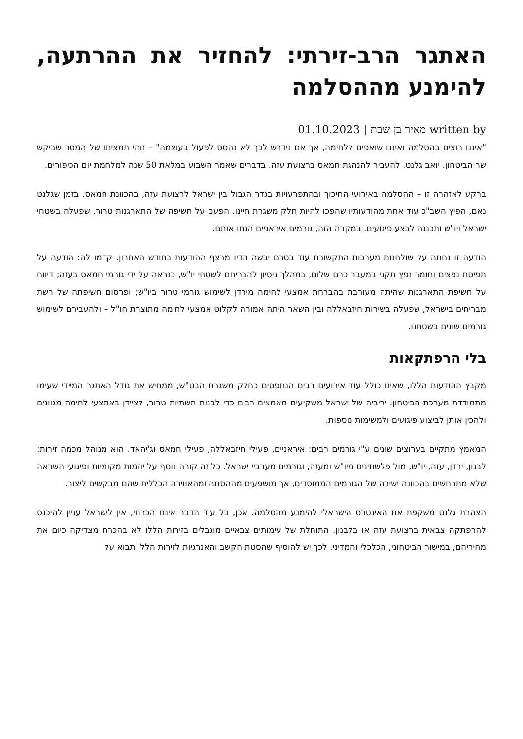האתגר הרב-זירתי: להחזיר את ההרתעה, להימנע מההסלמה
written by מאיר בן שבת | 01.10.2023
"איננו רוצים בהסלמה ואיננו שואפים ללחימה, אך אם נידרש לכך לא נהסס לפעול בעוצמה" – זוהי תמציתו של המסר שביקש שר הביטחון, יואב גלנט, להעביר להנהגת חמאס ברצועת עזה, בדברים שאמר השבוע במלאת 50 שנה למלחמת יום הכיפורים.
ברקע לאזהרה זו – ההסלמה באירועי החיכוך ובהתפרעויות בגדר הגבול בין ישראל לרצועת עזה, בהכוונת חמאס. בזמן שגלנט נאם, הפיץ השב"כ עוד אחת מהודעותיו שהפכו להיות חלק משגרת חיינו. הפעם על חשיפה של התארגנות טרור, שפעלה בשטחי ישראל ויו"ש ותכננה לבצע פיגועים. במקרה הזה, גורמים איראניים הנחו אותם.
הודעה זו נחתה על שולחנות מערכות התקשורת עוד בטרם יבשה הדיו מרצף ההודעות בחודש האחרון. קדמו לה: הודעה על תפיסת נפצים וחומר נפץ תקני במעבר כרם שלום, במהלך ניסיון להבריחם לשטחי יו"ש, כנראה על ידי גורמי חמאס בעזה; דיווח על חשיפת התארגנות שהיתה מעורבת בהברחת אמצעי לחימה מירדן לשימוש גורמי טרור ביו"ש; ופרסום חשיפתה של רשת מבריחים בישראל, שפעלה בשירות חיזבאללה ובין השאר היתה אמורה לקלוט אמצעי לחימה מתוצרת חו"ל – ולהעבירם לשימוש גורמים שונים בשטחנו.
בלי הרפתקאות
מקבץ ההודעות הללו, שאינו כולל עוד אירועים רבים הנתפסים כחלק משגרת הבט"ש, ממחיש את גודל האתגר המיידי שעימו מתמודדת מערכת הביטחון. יריביה של ישראל משקיעים מאמצים רבים כדי לבנות תשתיות טרור, לציידן באמצעי לחימה מגוונים ולהכין אותן לביצוע פיגועים ולמשימות נוספות.
המאמץ מתקיים בערוצים שונים ע"י גורמים רבים: איראניים, פעילי חיזבאללה, פעילי חמאס וג'יהאד. הוא מנוהל מכמה זירות: לבנון, ירדן, עזה, יו"ש, מול פלשתינים מיו"ש ומעזה, וגורמים מערביי ישראל. כל זה קורה נוסף על יוזמות מקומיות ופיגועי השראה שלא מתרחשים בהכוונה ישירה של הגורמים הממוסדים, אך מושפעים מההסתה ומהאווירה הכללית שהם מבקשים ליצור.
הצהרת גלנט משקפת את האינטרס הישראלי להימנע מהסלמה. אכן, כל עוד הדבר איננו הכרחי, אין לישראל עניין להיכנס להרפתקה צבאית ברצועת עזה או בלבנון. התוחלת של עימותים צבאיים מוגבלים בזירות הללו לא בהכרח מצדיקה כיום את מחיריהם, במישור הביטחוני, הכלכלי והמדיני. לכך יש להוסיף שהסטת הקשב והאנרגיות לזירות הללו תבוא על